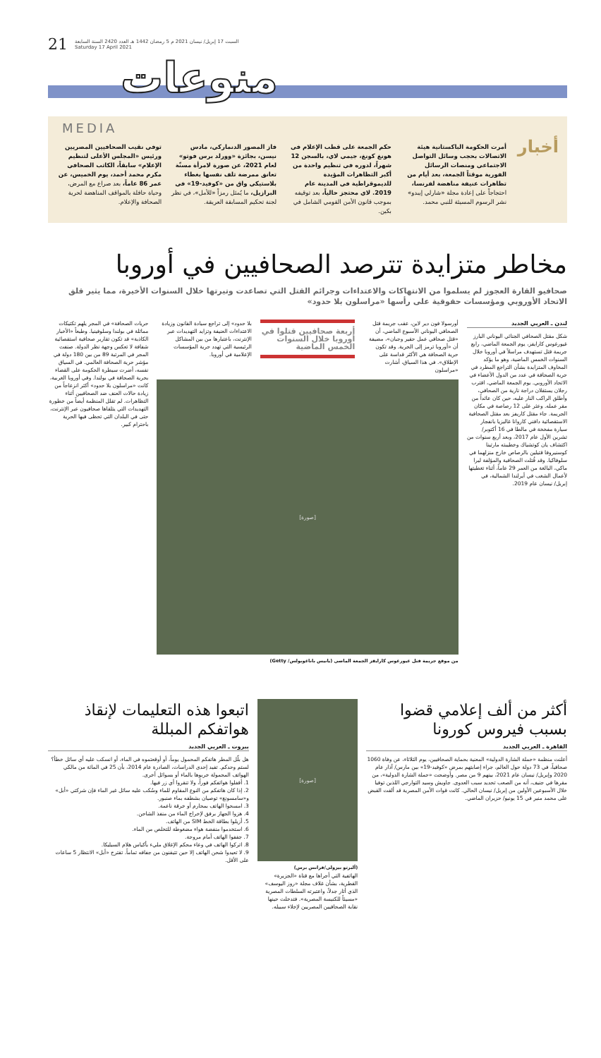21 السبت 17 إبريل/ نيسان 2021 م 5 رمضان 1442 هـ العدد 2420 السنة السابعة
Saturday 17 April 2021
منوعات
MEDIA
أخبار
أمرت الحكومة الباكستانية هيئة الاتصالات بحجب وسائل التواصل الاجتماعي ومنصات الرسائل الفورية موقتاً الجمعة، بعد أيام من تظاهرات عنيفة مناهضة لفرنسا، احتجاجاً على إعادة مجلة «شارلي إيبدو» نشر الرسوم المسيئة للنبي محمد.
حكم الجمعة على قطب الإعلام في هونغ كونغ، جيمي لاي، بالسجن 12 شهراً، لدوره في تنظيم واحدة من أكبر التظاهرات المؤيدة للديموقراطية في المدينة عام 2019. لاي محتجز حالياً، بعد توقيفه بموجب قانون الأمن القومي الشامل في بكين.
فاز المصور الدنماركي، مادس نيسن، بجائزة «وورلد برس فوتو» لعام 2021، عن صورة لامرأة مسنّة تعانق ممرضة تلف نفسها بغطاء بلاستيكي واق من «كوفيد-19» في البرازيل، ما يُمثل رمزاً «للأمل»، في نظر لجنة تحكيم المسابقة العريقة.
توفي نقيب الصحافيين المصريين ورئيس «المجلس الأعلى لتنظيم الإعلام» سابقاً، الكاتب الصحافي مكرم محمد أحمد، يوم الخميس، عن عمر 86 عاماً، بعد صراع مع المرض، وحياة حافلة بالمواقف المناهضة لحرية الصحافة والإعلام.
مخاطر متزايدة تترصد الصحافيين في أوروبا
صحافيو القارة العجوز لم يسلموا من الانتهاكات والاعتداءات وجرائم القتل التي تصاعدت وتيرتها خلال السنوات الأخيرة، مما يثير قلق الاتحاد الأوروبي ومؤسسات حقوقية على رأسها «مراسلون بلا حدود»
لندن ـ العربي الجديد
شكل مقتل الصحافي الجنائي اليوناني البارز غيورغوس كارايفز، يوم الجمعة الماضي، رابع جريمة قتل تستهدف مراسلاً في أوروبا خلال السنوات الخمس الماضية، وهو ما يؤكد المخاوف المتزايدة بشأن التراجع المطرد في حرية الصحافة في عدد من الدول الأعضاء في الاتحاد الأوروبي. يوم الجمعة الماضي، اقترب رجلان يستقلان دراجة نارية من الصحافي، وأطلق الراكب النار عليه، حين كان عائداً من مقر عمله. وعثر على 12 رصاصة في مكان الجريمة. جاء مقتل كاريفز بعد مقتل الصحافية الاستقصائية دافني كاروانا غاليزيا بانفجار سيارة مفخخة في مالطا في 16 أكتوبر/ تشرين الأول عام 2017، وبعد أربع سنوات من اكتشاف يان كوتشياك وخطيبته مارتينا كوسنيروفا قتيلين بالرصاص خارج منزلهما في سلوفاكيا. وقد قُتلت الصحافية والمؤلفة ليرا ماكي، البالغة من العمر 29 عاماً، أثناء تغطيتها لأعمال الشغب في أيرلندا الشمالية، في إبريل/ نيسان عام 2019.
أورسولا فون دير لاين، عقب جريمة قتل الصحافي اليوناني الأسبوع الماضي، أن «قتل صحافي عمل حقير وجبان»، مضيفة أن «أوروبا ترمز إلى الحرية. وقد تكون حرية الصحافة هي الأكثر قداسة على الإطلاق». في هذا السياق، أشارت «مراسلون
أربعة صحافيين قتلوا في أوروبا خلال السنوات الخمس الماضية
بلا حدود» إلى تراجع سيادة القانون وزيادة الاعتداءات العنيفة وتزايد التهديدات عبر الإنترنت، باعتبارها من بين المشاكل الرئيسية التي تهدد حرية المؤسسات الإعلامية في أوروبا.
[صورة]
من موقع جريمة قتل غيورغوس كارايفز الجمعة الماضي (يانيس باناغوبولس/ Getty)
حريات الصحافة» في المجر يلهم تكتيكات مماثلة في بولندا وسلوفينيا. وطبعاً «الأخبار الكاذبة» قد تكون تقارير صحافية استقصائية شفافة لا تعكس وجهة نظر الدولة. صنفت المجر في المرتبة 89 من بين 180 دولة في مؤشر حرية الصحافة العالمي. في السياق نفسه، أضرت سيطرة الحكومة على القضاء بحرية الصحافة في بولندا. وفي أوروبا الغربية، كانت «مراسلون بلا حدود» أكثر انزعاجاً من زيادة حالات العنف ضد الصحافيين أثناء التظاهرات. لم تقلل المنظمة أيضاً من خطورة التهديدات التي يتلقاها صحافيون عبر الإنترنت، حتى في البلدان التي تحظى فيها الحرية باحترام كبير.
أكثر من ألف إعلامي قضوا بسبب فيروس كورونا
القاهرة ـ العربي الجديد
أعلنت منظمة «حملة الشارة الدولية» المعنية بحماية الصحافيين، يوم الثلاثاء، عن وفاة 1060 صحافياً، في 73 دولة حول العالم، جراء إصابتهم بمرض «كوفيد-19» بين مارس/ آذار عام 2020 وإبريل/ نيسان عام 2021، بينهم 9 من مصر. وأوضحت «حملة الشارة الدولية»، من مقرها في جنيف، أنه من الصعب تحديد سبب العدوى. جاويش وسيد التوارجي اللذين توفيا خلال الأسبوعين الأولين من إبريل/ نيسان الحالي. كانت قوات الأمن المصرية قد ألقت القبض على محمد منير في 15 يونيو/ حزيران الماضي.
[صورة]
(ألبرتو بيزولي/فرانس برس)
الهاتفية التي أجراها مع قناة «الجزيرة» القطرية، بشأن غلاف مجلة «روز اليوسف» الذي أثار جدلاً، واعتبرته السلطات المصرية «مسيئاً للكنيسة المصرية». فتدخلت حينها نقابة الصحافيين المصريين لإخلاء سبيله.
اتبعوا هذه التعليمات لإنقاذ هواتفكم المبللة
بيروت ـ العربي الجديد
هل بلّل المطر هاتفكم المحمول يوماً، أو أوقعتموه في الماء، أو انسكب عليه أي سائل خطأ؟ لستم وحدكم. تفيد إحدى الدراسات، الصادرة عام 2014، بأن 25 في المائة من مالكي الهواتف المحمولة خربوها بالماء أو بسوائل أخرى.
1. أقفلوا هواتفكم فوراً، ولا تنقروا أي زر فيها.
2. إذا كان هاتفكم من النوع المقاوم للماء وسُكب عليه سائل غير الماء فإن شركتي «أبل» و«سامسونغ» توصيان بشطفه بماء صنبور.
3. امسحوا الهاتف بمحارم أو خرقة ناعمة.
4. هزوا الجهاز برفق لإخراج الماء من منفذ الشاحن.
5. أزيلوا بطاقة الخط SIM من الهاتف.
6. استخدموا منفضة هواء مضغوطة للتخلص من الماء.
7. جففوا الهاتف أمام مروحة.
8. اتركوا الهاتف في وعاء محكم الإغلاق مليء بأكياس هلام السيليكا.
9. لا تعيدوا شحن الهاتف إلا حين تتيقنون من جفافه تماماً. تقترح «أبل» الانتظار 5 ساعات على الأقل.